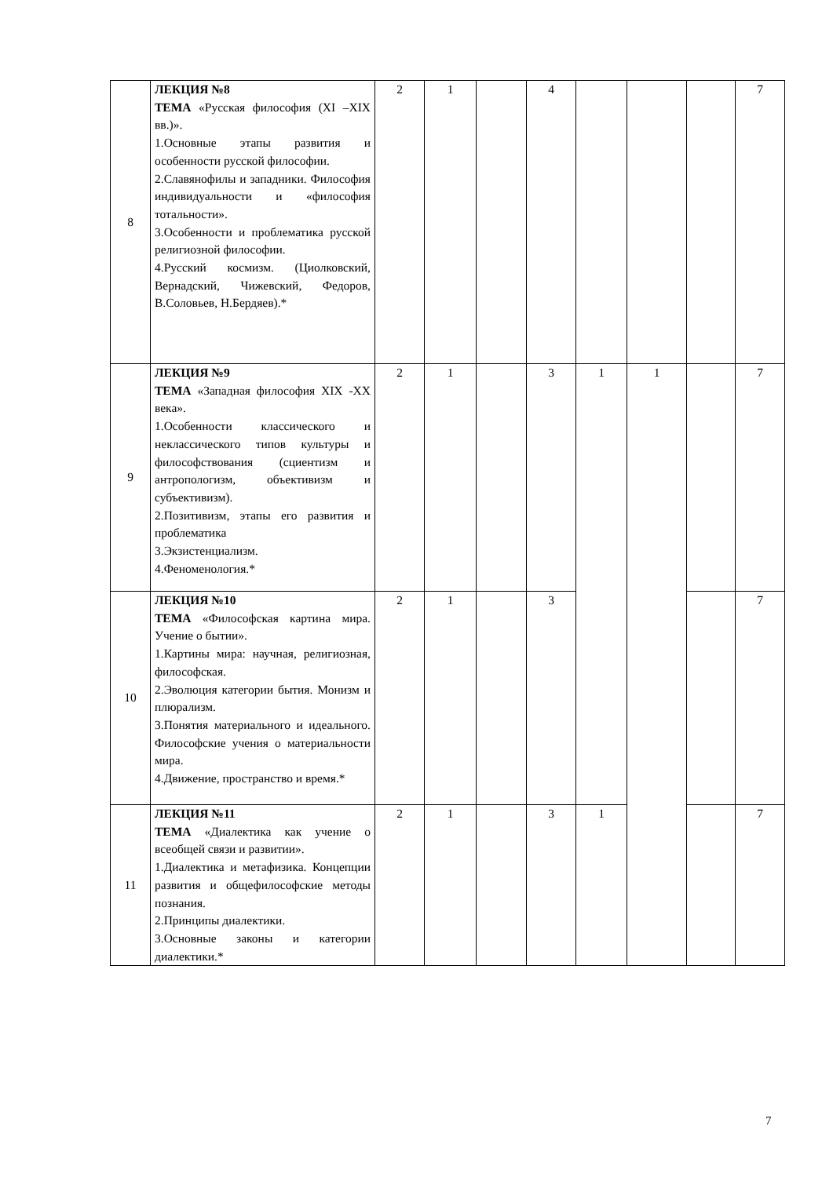| 8 | ЛЕКЦИЯ №8 ТЕМА «Русская философия (XI –XIX вв.)». 1.Основные этапы развития и особенности русской философии. 2.Славянофилы и западники. Философия индивидуальности и «философия тотальности». 3.Особенности и проблематика русской религиозной философии. 4.Русский космизм. (Циолковский, Вернадский, Чижевский, Федоров, В.Соловьев, Н.Бердяев).* | 2 | 1 | | 4 | | | | 7 |
| 9 | ЛЕКЦИЯ №9 ТЕМА «Западная философия XIX -XX века». 1.Особенности классического и неклассического типов культуры и философствования (сциентизм и антропологизм, объективизм и субъективизм). 2.Позитивизм, этапы его развития и проблематика 3.Экзистенциализм. 4.Феноменология.* | 2 | 1 | | 3 | 1 | 1 | | 7 |
| 10 | ЛЕКЦИЯ №10 ТЕМА «Философская картина мира. Учение о бытии». 1.Картины мира: научная, религиозная, философская. 2.Эволюция категории бытия. Монизм и плюрализм. 3.Понятия материального и идеального. Философские учения о материальности мира. 4.Движение, пространство и время.* | 2 | 1 | | 3 | | | | 7 |
| 11 | ЛЕКЦИЯ №11 ТЕМА «Диалектика как учение о всеобщей связи и развитии». 1.Диалектика и метафизика. Концепции развития и общефилософские методы познания. 2.Принципы диалектики. 3.Основные законы и категории диалектики.* | 2 | 1 | | 3 | 1 | | | 7 |
7